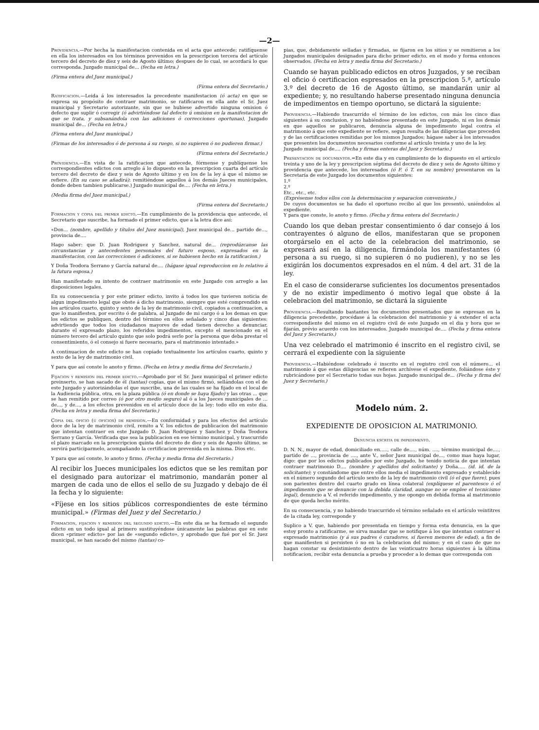—2—
Providencia.—Por hecha la manifestacion contenida en el acta que antecede; ratifíquense en ella los interesados en los términos prevenidos en la prescripcion tercera del artículo tercero del decreto de diez y seis de Agosto último; despues de lo cual, se acordará lo que corresponda. Juzgado municipal de... (fecha en letra.)
(Firma entera del Juez municipal.)
(Firma entera del Secretario.)
Ratificacion.—Leida á los interesados la precedente manifestacion (ó acta) en que se expresa su propósito de contraer matrimonio, se ratificaron en ella ante el Sr. Juez municipal y Secretario autorizante, sin que se hubiese advertido ninguna omision ó defecto que suplir ó corregir (ó advirtiéndose tal defecto ú omision en la manifestacion de que se trata, y subsanándola con las adiciones ó correcciones oportunas), Juzgado municipal de... (Fecha en letra.)
(Firma entera del Juez municipal.)
(Firmas de los interesados ó de persona á su ruego, si no supieren ó no pudieren firmar.)
(Firma entera del Secretario.)
Providencia.—En vista de la ratificacion que antecede, fórmense y publíquense los correspondientes edictos con arreglo á lo dispuesto en la prescripcion cuarta del artículo tercero del decreto de diez y seis de Agosto último y en los de la ley á que el mismo se refiere. (En su caso se añadirá): remitiéndose aquellos á los demás Jueces municipales, donde deben tambien publicarse.) Juzgado municipal de.... (Fecha en letra.)
(Media firma del Juez municipal.)
(Firma entera del Secretario.)
Formacion y copia del primer edicto.—En cumplimiento de la providencia que antecede, el Secretario que suscribe, ha formado el primer edicto, que a la letra dice así:
«Don... (nombre, apellido y títulos del Juez municipal), Juez municipal de... partido de..., provincia de....
Hago saber: que D. Juan Rodriguez y Sanchez, natural de... (reprodúzcanse las circunstancias y antecedentes personales del futuro esposo, expresados en la manifestacion, con las correcciones ó adiciones, si se hubiesen hecho en la ratificacion.)
Y Doña Teodora Serrano y García natural de.... (hágase igual reproduccion en lo relativo á la futura esposa.)
Han manifestado su intento de contraer matrimonio en este Juzgado con arreglo a las disposiciones legales.
En su consecuencia y por este primer edicto, invito á todos los que tuvieren noticia de algun impedimento legal que obste á dicho matrimonio, siempre que esté comprendido en los artículos cuarto, quinto y sexto de la ley de matrimonio civil, copiados a continuacion, a que lo manifiesten, por escrito ó de palabra, al Juzgado de mi cargo ó a los demas en que los edictos se publiquen, dentro del término en ellos señalado y cinco dias siguientes: advirtiendo que todos los ciudadanos mayores de edad tienen derecho a denunciar, durante el expresado plazo, los referidos impedimentos, excepto el mencionado en el número tercero del artículo quinto que solo podrá serlo por la persona que deba prestar el consentimiento, ó el consejo si fuere necesario, para el matrimonio intentado.»
A continuacion de este edicto se han copiado textualmente los artículos cuarto, quinto y sexto de la ley de matrimonio civil.
Y para que así conste lo anoto y firmo. (Fecha en letra y media firma del Secretario.)
Fijacion y remision del primer edicto.—Aprobado por el Sr. Juez municipal el primer edicto preinserto, se han sacado de él (tantas) copias, que el mismo firmó, sellándolas con el de este Juzgado y autorizándolas el que suscribe, una de las cuales se ha fijado en el local de la Audiencia pública, otra, en la plaza pública (ó en donde se haya fijado) y las otras ... que se han remitido por correo (ó por otro medio seguro) al ó a los Jueces municipales de ... de..., y de..., a los efectos prevenidos en el artículo doce de la ley: todo ello en este dia. (Fecha en letra y media firma del Secretario.)
Copia del oficio (ú oficios) de remision.—En conformidad y para los efectos del artículo doce de la ley de matrimonio civil, remito a V. los edictos de publicacion del matrimonio que intentan contraer en este Juzgado D. Juan Rodriguez y Sanchez y Doña Teodora Serrano y García. Verificada que sea la publicacion en ese término municipal, y trascurrido el plazo marcado en la prescripcion quinta del decreto de diez y seis de Agosto último, se servirá participarmelo, acompañando la certificacion prevenida en la misma. Dios etc.
Y para que así conste, lo anoto y firmo. (Fecha y media firma del Secretario.)
Al recibir los Jueces municipales los edictos que se les remitan por el designado para autorizar el matrimonio, mandarán poner al margen de cada uno de ellos el sello de su Juzgado y debajo de él la fecha y lo siguiente:
«Fíjese en los sitios públicos correspondientes de este término municipal.» (Firmas del Juez y del Secretario.)
Formacion, fijacion y remision del segundo edicto.—En este dia se ha formado el segundo edicto en un todo igual al primero sustituyéndose únicamente las palabras que en este dicen «primer edicto» por las de «segundo edicto», y aprobado que fué por el Sr. Juez municipal, se han sacado del mismo (tantas) co-
pias, que, debidamente selladas y firmadas, se fijaron en los sitios y se remitieron a los Juzgados municipales designados para dicho primer edicto, en el modo y forma entonces observados. (Fecha en letra y media firma del Secretario.)
Cuando se hayan publicado edictos en otros Juzgados, y se reciban el oficio ó certificacion espresados en la prescripcion 5.ª, artículo 3.º del decreto de 16 de Agosto último, se mandarán unir al expediente; y, no resultando haberse presentado ninguna denuncia de impedimentos en tiempo oportuno, se dictará la siguiente:
Providencia.—Habiendo trascurrido el término de los edictos, con más los cinco dias siguientes á su conclusion, y no habiéndose presentado en este Juzgado, ni en los demás en que aquellos se publicaron, denuncia alguna de impedimento legal contra el matrimonio á que este expediente se refiere, segun resulta de las diligencias que preceden y de las certificaciones remitidas por los mismos Juzgados; hágase saber á los interesados que presenten los documentos necesarios conforme al artículo treinta y uno de la ley.
Juzgado municipal de.... (Fecha y firmas enteras del Juez y Secretario.)
Presentacion de documentos.=En este dia y en cumplimiento de lo dispuesto en el artículo treinta y uno de la ley y prescripcion séptima del decreto de diez y seis de Agosto último y providencia que antecede, los interesados (ó F. ó T. en su nombre) presentaron en la Secretaría de este Juzgado los documentos siguientes:
1.º
2.º
Etc., etc., etc.
(Exprésense todos ellos con la determinacion y separacion conveniente.)
De cuyos documentos se ha dado el oportuno recibo al que los presentó, uniéndolos al expediente.
Y para que conste, lo anoto y firmo. (Fecha y firma entera del Secretario.)
Cuando los que deban prestar consentimiento ó dar consejo á los contrayentes ó alguno de ellos, manifestaran que se proponen otorgárselo en el acto de la celebracion del matrimonio, se expresará así en la diligencia, firmándola los manifestantes (ó persona a su ruego, si no supieren ó no pudieren), y no se les exigirán los documentos expresados en el núm. 4 del art. 31 de la ley.
En el caso de considerarse suficientes los documentos presentados y de no existir impedimento ó motivo legal que obste á la celebracion del matrimonio, se dictará la siguiente
Providencia.—Resultando bastantes los documentos presentados que se expresan en la diligencia precedente, procédase á la celebracion del matrimonio y á extender el acta correspondiente del mismo en el registro civil de este Juzgado en el dia y hora que se fijarán, prévio acuerdo con los interesados. Juzgado municipal de.... (Fecha y firma entera del Juez y Secretario.)
Una vez celebrado el matrimonio é inscrito en el registro civil, se cerrará el expediente con la siguiente
Providencia.—Habiéndose celebrado é inscrito en el registro civil con el número... el matrimonio á que estas diligencias se refieren archívese el expediente, foliándose éste y rubricándose por el Secretario todas sus hojas. Juzgado municipal de... (Fecha y firma del Juez y Secretario.)
Modelo núm. 2.
EXPEDIENTE DE OPOSICION AL MATRIMONIO.
Denuncia escrita de impedimento.
D. N. N., mayor de edad, domiciliado en....., calle de...., núm. ...., término municipal de...., partido de ..., provincia de ...., ante V., señor Juez municipal de..., como mas haya lugar, digo: que por los edictos publicados por este Juzgado, he tenido noticia de que intentan contraer matrimonio D.... (nombre y apellidos del solicitante) y Doña..... (id. id. de la solicitante); y constándome que entre ellos media el impedimento expresado y establecido en el número segundo del artículo sexto de la ley de matrimonio civil (ó el que fuere), pues son parientes dentro del cuarto grado en línea colateral (explíquese el parentesco ó el impedimento que se denuncie con la debida claridad, aunque no se emplee el tecnicismo legal), denuncio a V. el referido impedimento, y me opongo en debida forma al matrimonio de que queda hecho mérito.
En su consecuencia, y no habiendo trascurrido el término señalado en el artículo veintitres de la citada ley, corresponde y
Suplico a V. que, habiendo por presentada en tiempo y forma esta denuncia, en la que estoy pronto a ratificarme, se sirva mandar que se notifique á los que intentan contraer el expresado matrimonio (y á sus padres ó curadores, si fueren menores de edad), a fin de que manifiesten si persisten ó no en la celebracion del mismo; y en el caso de que no hagan constar su desistimiento dentro de las veinticuatro horas siguientes á la última notificacion, recibir esta denuncia a prueba y proceder a lo demas que corresponda con